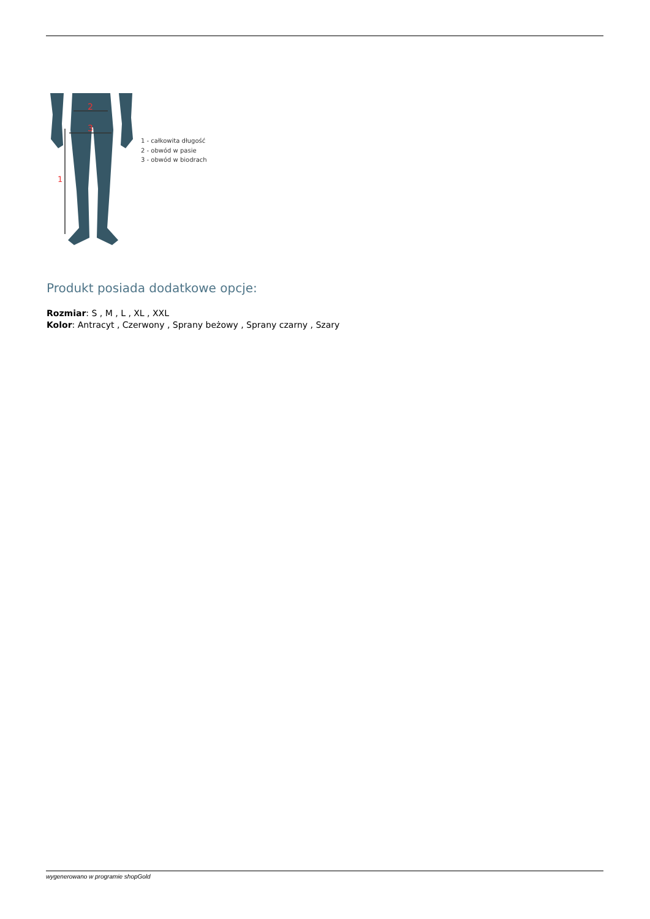2
3
1
1 - całkowita długość
2 - obwód w pasie
3 - obwód w biodrach
Produkt posiada dodatkowe opcje:
Rozmiar: S , M , L , XL , XXL
Kolor: Antracyt , Czerwony , Sprany beżowy , Sprany czarny , Szary
wygenerowano w programie shopGold